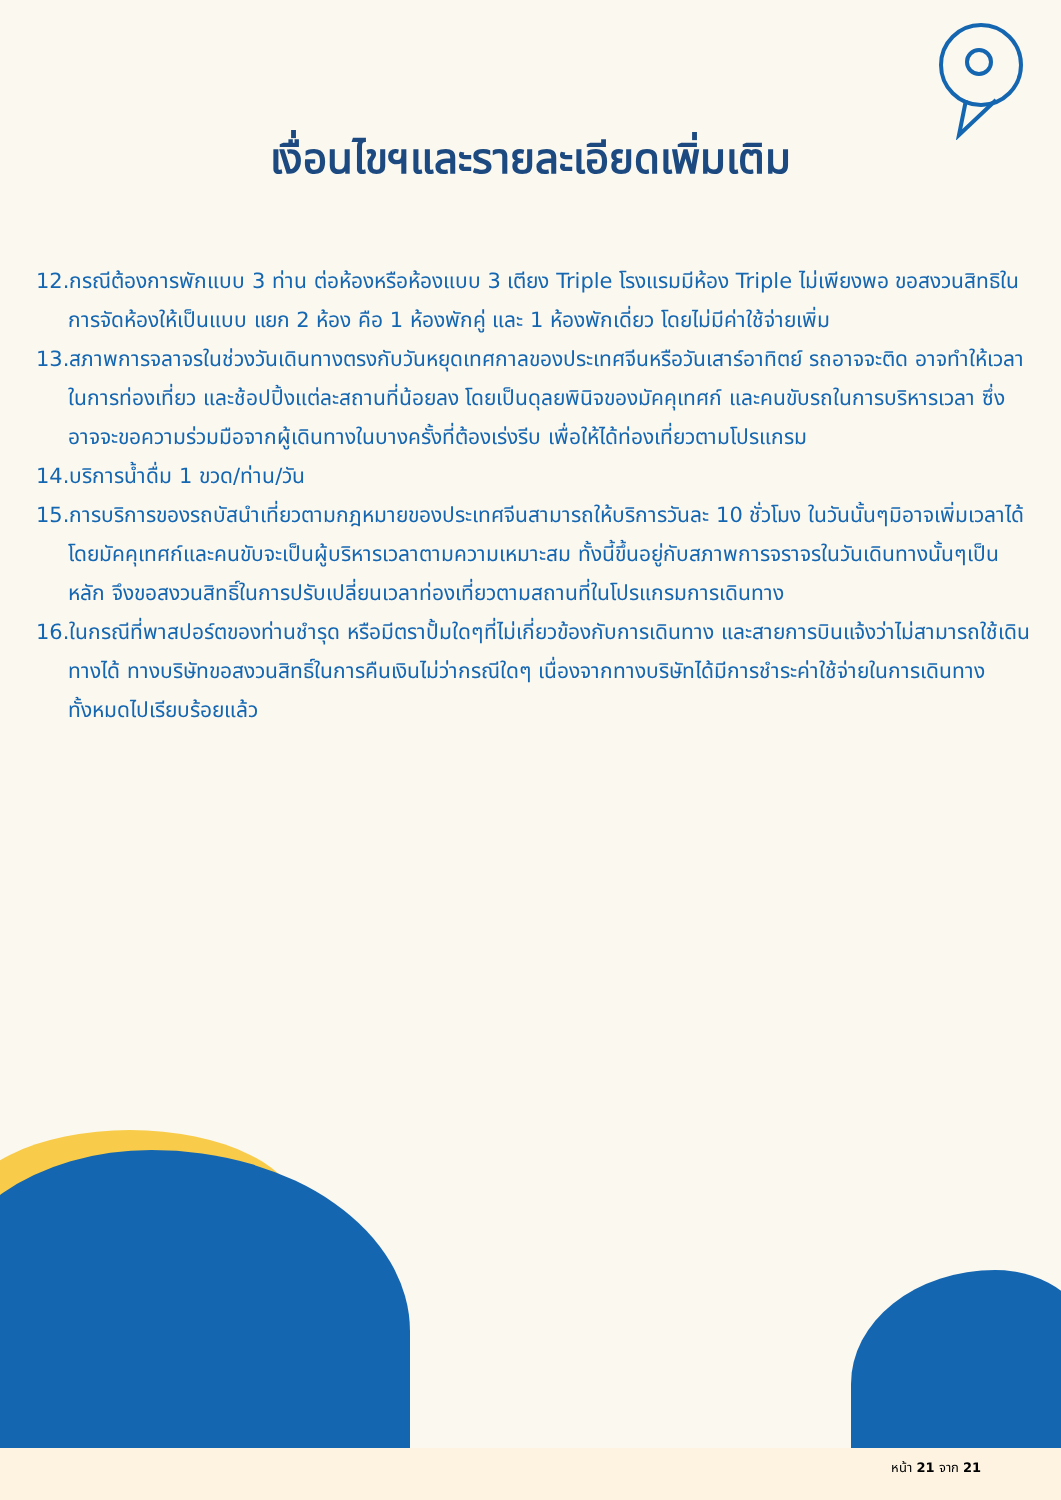เงื่อนไขฯและรายละเอียดเพิ่มเติม
12.กรณีต้องการพักแบบ 3 ท่าน ต่อห้องหรือห้องแบบ 3 เตียง Triple โรงแรมมีห้อง Triple ไม่เพียงพอ ขอสงวนสิทธิในการจัดห้องให้เป็นแบบ แยก 2 ห้อง คือ 1 ห้องพักคู่ และ 1 ห้องพักเดี่ยว โดยไม่มีค่าใช้จ่ายเพิ่ม
13.สภาพการจลาจรในช่วงวันเดินทางตรงกับวันหยุดเทศกาลของประเทศจีนหรือวันเสาร์อาทิตย์ รถอาจจะติด อาจทำให้เวลาในการท่องเที่ยว และช้อปปิ้งแต่ละสถานที่น้อยลง โดยเป็นดุลยพินิจของมัคคุเทศก์ และคนขับรถในการบริหารเวลา ซึ่งอาจจะขอความร่วมมือจากผู้เดินทางในบางครั้งที่ต้องเร่งรีบ เพื่อให้ได้ท่องเที่ยวตามโปรแกรม
14.บริการน้ำดื่ม 1 ขวด/ท่าน/วัน
15.การบริการของรถบัสนำเที่ยวตามกฎหมายของประเทศจีนสามารถให้บริการวันละ 10 ชั่วโมง ในวันนั้นๆมิอาจเพิ่มเวลาได้ โดยมัคคุเทศก์และคนขับจะเป็นผู้บริหารเวลาตามความเหมาะสม ทั้งนี้ขึ้นอยู่กับสภาพการจราจรในวันเดินทางนั้นๆเป็นหลัก จึงขอสงวนสิทธิ์ในการปรับเปลี่ยนเวลาท่องเที่ยวตามสถานที่ในโปรแกรมการเดินทาง
16.ในกรณีที่พาสปอร์ตของท่านชำรุด หรือมีตราปั้มใดๆที่ไม่เกี่ยวข้องกับการเดินทาง และสายการบินแจ้งว่าไม่สามารถใช้เดินทางได้ ทางบริษัทขอสงวนสิทธิ์ในการคืนเงินไม่ว่ากรณีใดๆ เนื่องจากทางบริษัทได้มีการชำระค่าใช้จ่ายในการเดินทางทั้งหมดไปเรียบร้อยแล้ว
หน้า 21 จาก 21